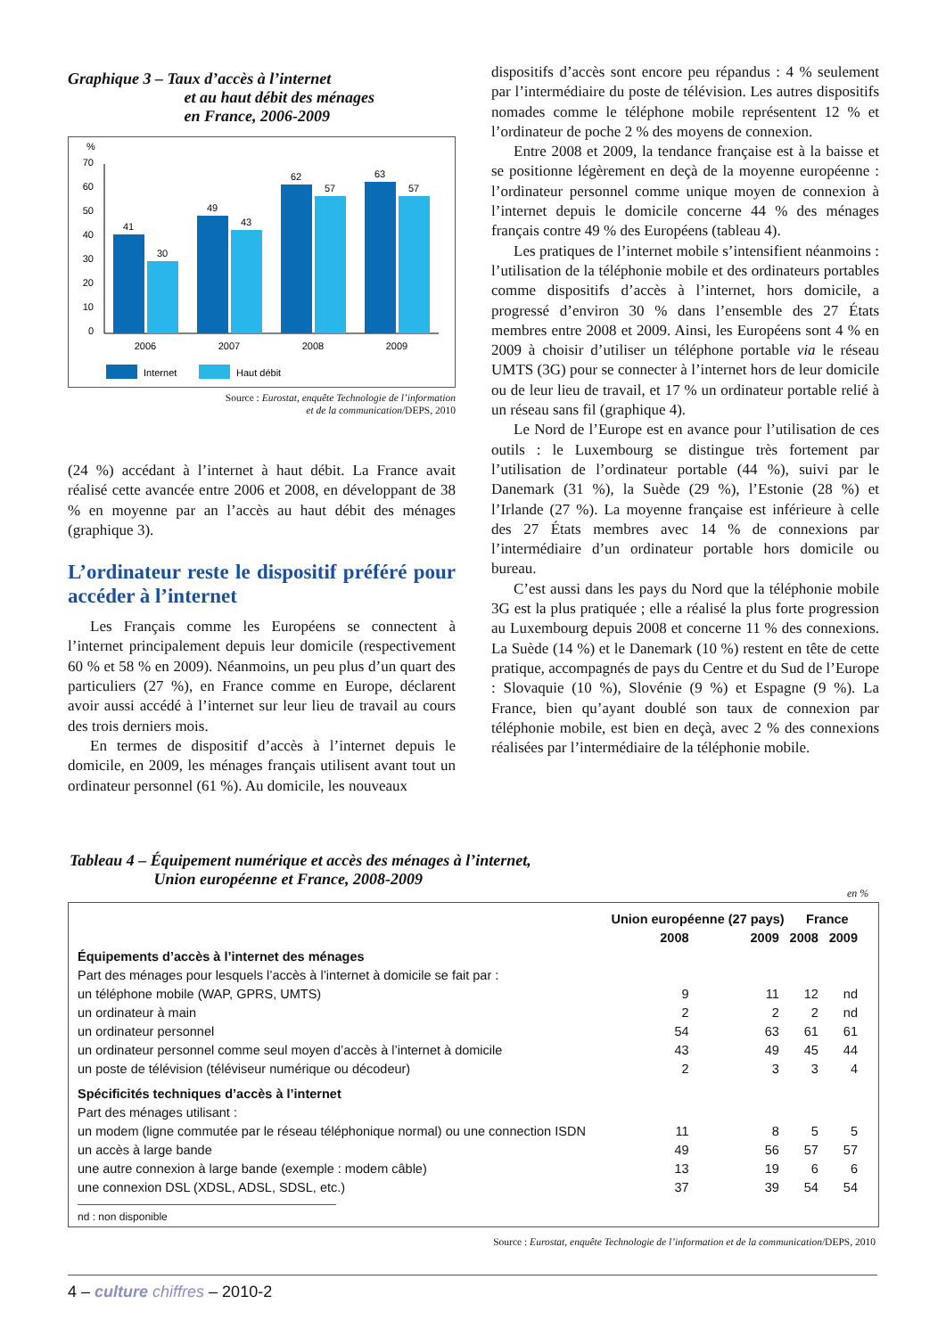Graphique 3 – Taux d’accès à l’internet
et au haut débit des ménages
en France, 2006-2009
%
70
60
50
40
30
20
10
0
41
30
49
43
62
57
63
57
2006
2007
2008
2009
Internet
Haut débit
Source : Eurostat, enquête Technologie de l’information
et de la communication/DEPS, 2010
(24 %) accédant à l’internet à haut débit. La France avait réalisé cette avancée entre 2006 et 2008, en développant de 38 % en moyenne par an l’accès au haut débit des ménages (graphique 3).
L’ordinateur reste le dispositif préféré pour accéder à l’internet
Les Français comme les Européens se connectent à l’internet principalement depuis leur domicile (respectivement 60 % et 58 % en 2009). Néanmoins, un peu plus d’un quart des particuliers (27 %), en France comme en Europe, déclarent avoir aussi accédé à l’internet sur leur lieu de travail au cours des trois derniers mois.
En termes de dispositif d’accès à l’internet depuis le domicile, en 2009, les ménages français utilisent avant tout un ordinateur personnel (61 %). Au domicile, les nouveaux
dispositifs d’accès sont encore peu répandus : 4 % seulement par l’intermédiaire du poste de télévision. Les autres dispositifs nomades comme le téléphone mobile représentent 12 % et l’ordinateur de poche 2 % des moyens de connexion.
Entre 2008 et 2009, la tendance française est à la baisse et se positionne légèrement en deçà de la moyenne européenne : l’ordinateur personnel comme unique moyen de connexion à l’internet depuis le domicile concerne 44 % des ménages français contre 49 % des Européens (tableau 4).
Les pratiques de l’internet mobile s’intensifient néanmoins : l’utilisation de la téléphonie mobile et des ordinateurs portables comme dispositifs d’accès à l’internet, hors domicile, a progressé d’environ 30 % dans l’ensemble des 27 États membres entre 2008 et 2009. Ainsi, les Européens sont 4 % en 2009 à choisir d’utiliser un téléphone portable via le réseau UMTS (3G) pour se connecter à l’internet hors de leur domicile ou de leur lieu de travail, et 17 % un ordinateur portable relié à un réseau sans fil (graphique 4).
Le Nord de l’Europe est en avance pour l’utilisation de ces outils : le Luxembourg se distingue très fortement par l’utilisation de l’ordinateur portable (44 %), suivi par le Danemark (31 %), la Suède (29 %), l’Estonie (28 %) et l’Irlande (27 %). La moyenne française est inférieure à celle des 27 États membres avec 14 % de connexions par l’intermédiaire d’un ordinateur portable hors domicile ou bureau.
C’est aussi dans les pays du Nord que la téléphonie mobile 3G est la plus pratiquée ; elle a réalisé la plus forte progression au Luxembourg depuis 2008 et concerne 11 % des connexions. La Suède (14 %) et le Danemark (10 %) restent en tête de cette pratique, accompagnés de pays du Centre et du Sud de l’Europe : Slovaquie (10 %), Slovénie (9 %) et Espagne (9 %). La France, bien qu’ayant doublé son taux de connexion par téléphonie mobile, est bien en deçà, avec 2 % des connexions réalisées par l’intermédiaire de la téléphonie mobile.
Tableau 4 – Équipement numérique et accès des ménages à l’internet,
Union européenne et France, 2008-2009
en %
| | Union européenne (27 pays) | | France | |
| --- | --- | --- | --- | --- |
| | 2008 | 2009 | 2008 | 2009 |
| Équipements d’accès à l’internet des ménages | | | | |
| Part des ménages pour lesquels l’accès à l’internet à domicile se fait par : | | | | |
| un téléphone mobile (WAP, GPRS, UMTS) | 9 | 11 | 12 | nd |
| un ordinateur à main | 2 | 2 | 2 | nd |
| un ordinateur personnel | 54 | 63 | 61 | 61 |
| un ordinateur personnel comme seul moyen d’accès à l’internet à domicile | 43 | 49 | 45 | 44 |
| un poste de télévision (téléviseur numérique ou décodeur) | 2 | 3 | 3 | 4 |
| Spécificités techniques d’accès à l’internet | | | | |
| Part des ménages utilisant : | | | | |
| un modem (ligne commutée par le réseau téléphonique normal) ou une connection ISDN | 11 | 8 | 5 | 5 |
| un accès à large bande | 49 | 56 | 57 | 57 |
| une autre connexion à large bande (exemple : modem câble) | 13 | 19 | 6 | 6 |
| une connexion DSL (XDSL, ADSL, SDSL, etc.) | 37 | 39 | 54 | 54 |
nd : non disponible
Source : Eurostat, enquête Technologie de l’information et de la communication/DEPS, 2010
4 – culture chiffres – 2010-2